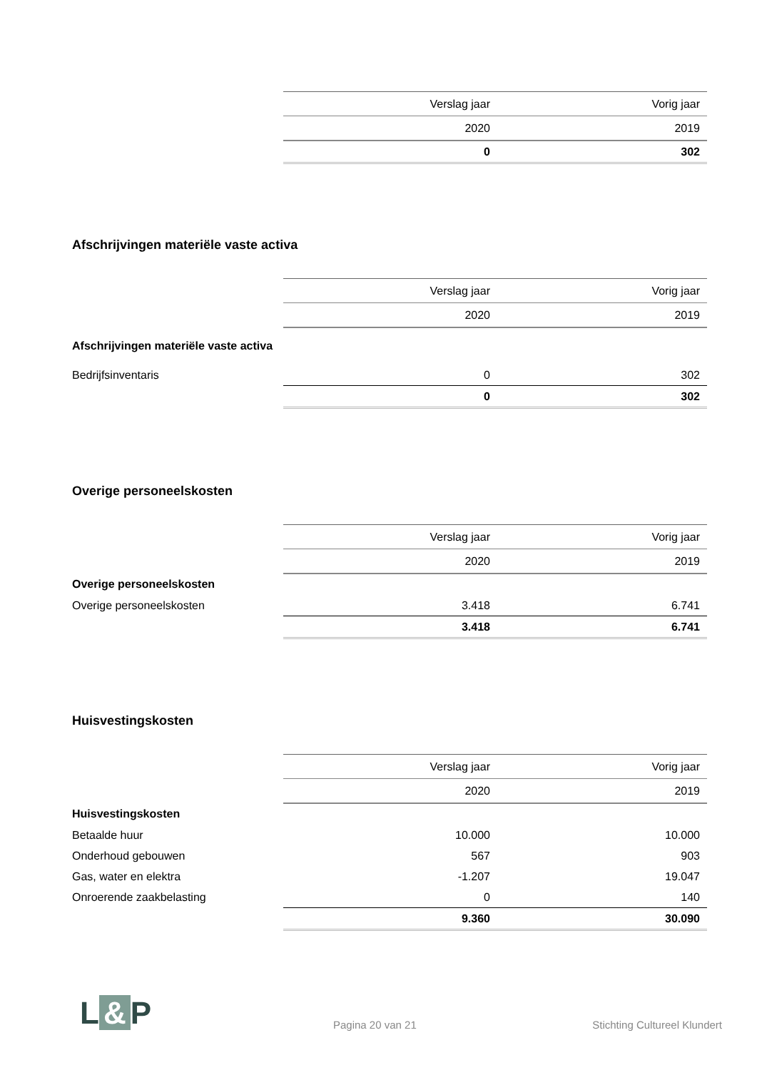| | Verslag jaar | Vorig jaar |
| | 2020 | 2019 |
| | 0 | 302 |
Afschrijvingen materiële vaste activa
| | Verslag jaar | Vorig jaar |
| | 2020 | 2019 |
| Afschrijvingen materiële vaste activa | | |
| Bedrijfsinventaris | 0 | 302 |
| | 0 | 302 |
Overige personeelskosten
| | Verslag jaar | Vorig jaar |
| | 2020 | 2019 |
| Overige personeelskosten | | |
| Overige personeelskosten | 3.418 | 6.741 |
| | 3.418 | 6.741 |
Huisvestingskosten
| | Verslag jaar | Vorig jaar |
| | 2020 | 2019 |
| Huisvestingskosten | | |
| Betaalde huur | 10.000 | 10.000 |
| Onderhoud gebouwen | 567 | 903 |
| Gas, water en elektra | -1.207 | 19.047 |
| Onroerende zaakbelasting | 0 | 140 |
| | 9.360 | 30.090 |
L & P
Pagina 20 van 21
Stichting Cultureel Klundert